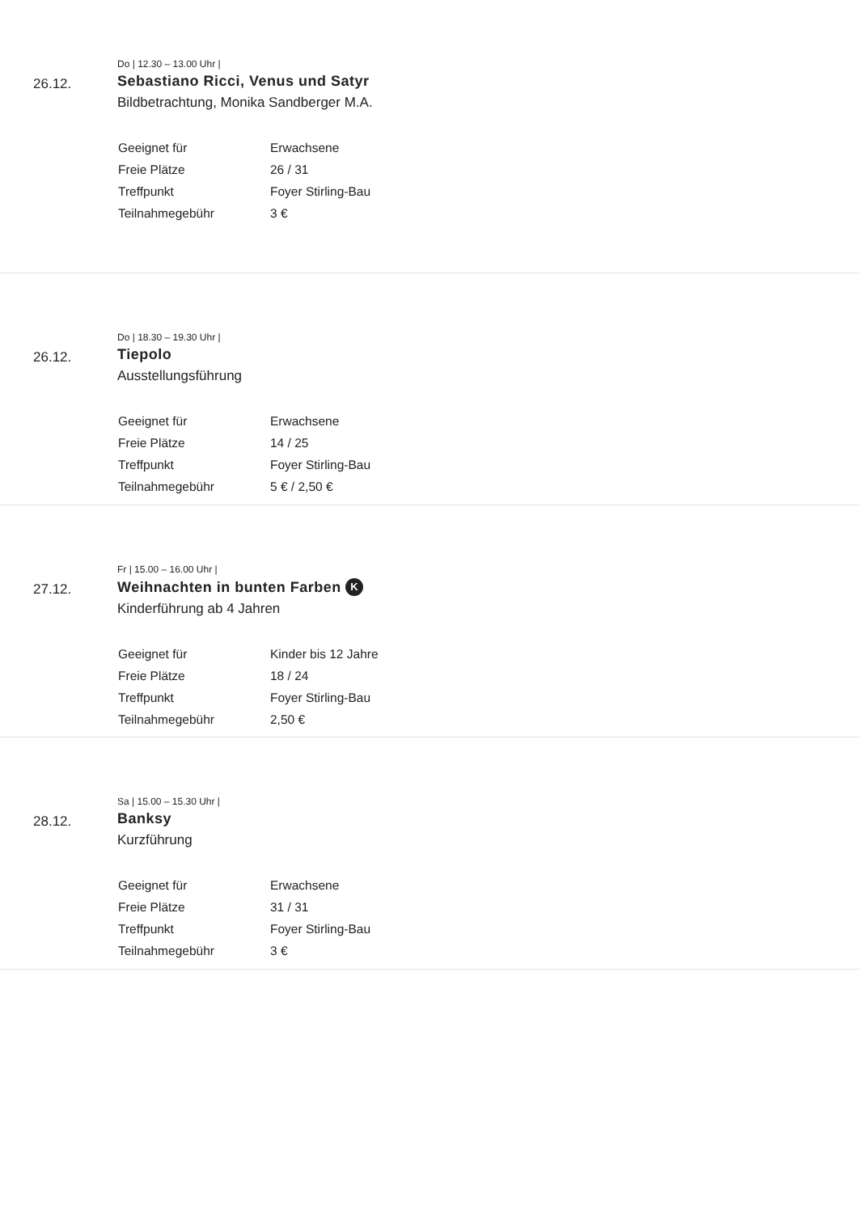Do | 12.30 – 13.00 Uhr |
26.12.
Sebastiano Ricci, Venus und Satyr
Bildbetrachtung, Monika Sandberger M.A.
| Geeignet für | Erwachsene |
| Freie Plätze | 26 / 31 |
| Treffpunkt | Foyer Stirling-Bau |
| Teilnahmegebühr | 3 € |
Do | 18.30 – 19.30 Uhr |
26.12.
Tiepolo
Ausstellungsführung
| Geeignet für | Erwachsene |
| Freie Plätze | 14 / 25 |
| Treffpunkt | Foyer Stirling-Bau |
| Teilnahmegebühr | 5 € / 2,50 € |
Fr | 15.00 – 16.00 Uhr |
27.12.
Weihnachten in bunten Farben K
Kinderführung ab 4 Jahren
| Geeignet für | Kinder bis 12 Jahre |
| Freie Plätze | 18 / 24 |
| Treffpunkt | Foyer Stirling-Bau |
| Teilnahmegebühr | 2,50 € |
Sa | 15.00 – 15.30 Uhr |
28.12.
Banksy
Kurzführung
| Geeignet für | Erwachsene |
| Freie Plätze | 31 / 31 |
| Treffpunkt | Foyer Stirling-Bau |
| Teilnahmegebühr | 3 € |